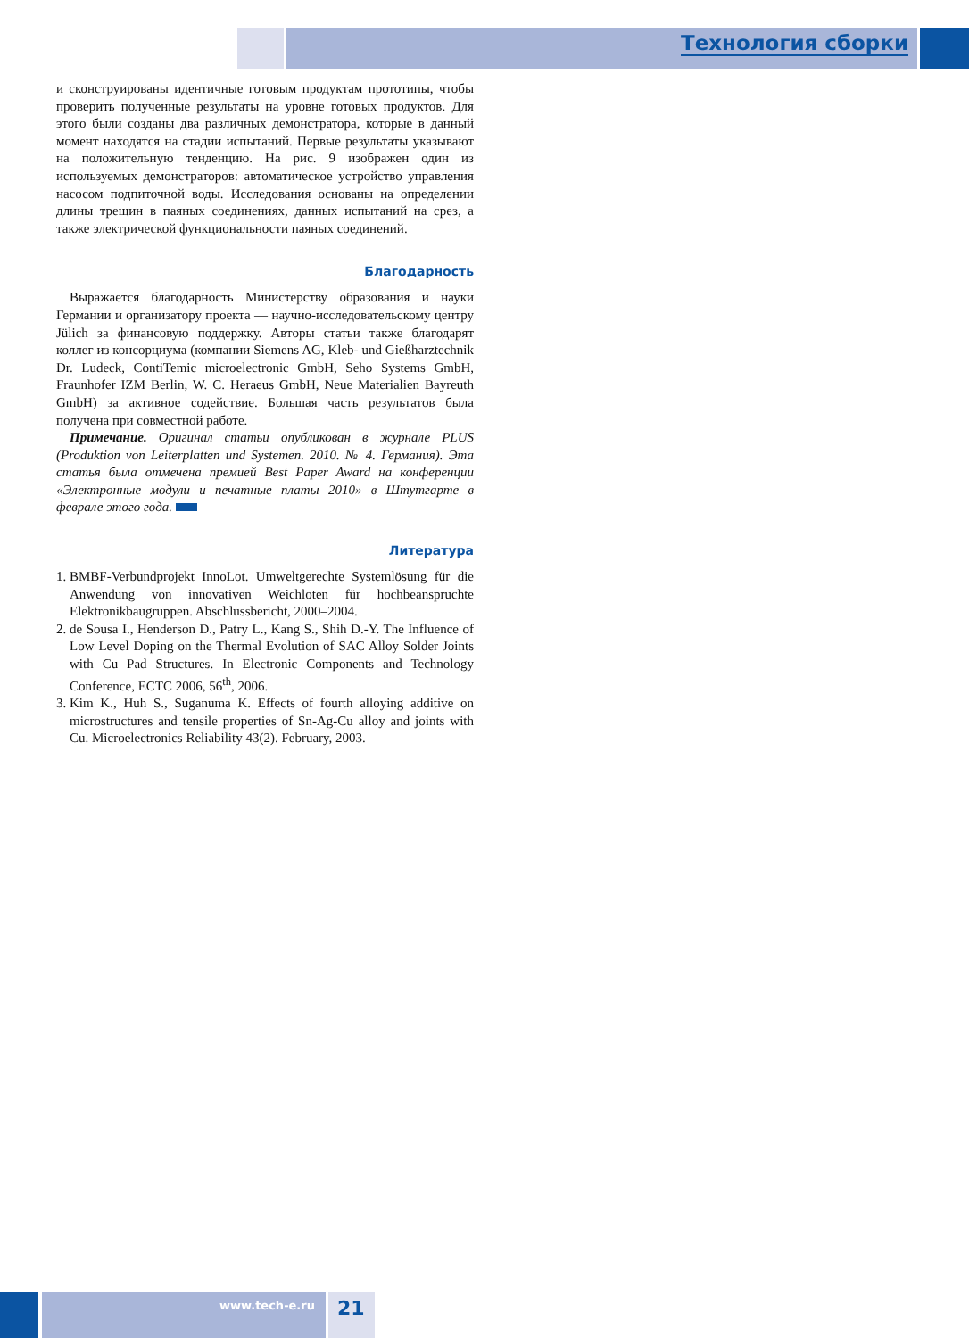Технология сборки
и сконструированы идентичные готовым продуктам прототипы, чтобы проверить полученные результаты на уровне готовых продуктов. Для этого были созданы два различных демонстратора, которые в данный момент находятся на стадии испытаний. Первые результаты указывают на положительную тенденцию. На рис. 9 изображен один из используемых демонстраторов: автоматическое устройство управления насосом подпиточной воды. Исследования основаны на определении длины трещин в паяных соединениях, данных испытаний на срез, а также электрической функциональности паяных соединений.
Благодарность
Выражается благодарность Министерству образования и науки Германии и организатору проекта — научно-исследовательскому центру Jülich за финансовую поддержку. Авторы статьи также благодарят коллег из консорциума (компании Siemens AG, Kleb- und Gießharztechnik Dr. Ludeck, ContiTemic microelectronic GmbH, Seho Systems GmbH, Fraunhofer IZM Berlin, W. C. Heraeus GmbH, Neue Materialien Bayreuth GmbH) за активное содействие. Большая часть результатов была получена при совместной работе.
Примечание. Оригинал статьи опубликован в журнале PLUS (Produktion von Leiterplatten und Systemen. 2010. № 4. Германия). Эта статья была отмечена премией Best Paper Award на конференции «Электронные модули и печатные платы 2010» в Штутгарте в феврале этого года.
Литература
1. BMBF-Verbundprojekt InnoLot. Umweltgerechte Systemlösung für die Anwendung von innovativen Weichloten für hochbeanspruchte Elektronikbaugruppen. Abschlussbericht, 2000–2004.
2. de Sousa I., Henderson D., Patry L., Kang S., Shih D.-Y. The Influence of Low Level Doping on the Thermal Evolution of SAC Alloy Solder Joints with Cu Pad Structures. In Electronic Components and Technology Conference, ECTC 2006, 56<sup>th</sup>, 2006.
3. Kim K., Huh S., Suganuma K. Effects of fourth alloying additive on microstructures and tensile properties of Sn-Ag-Cu alloy and joints with Cu. Microelectronics Reliability 43(2). February, 2003.
www.tech-e.ru 21